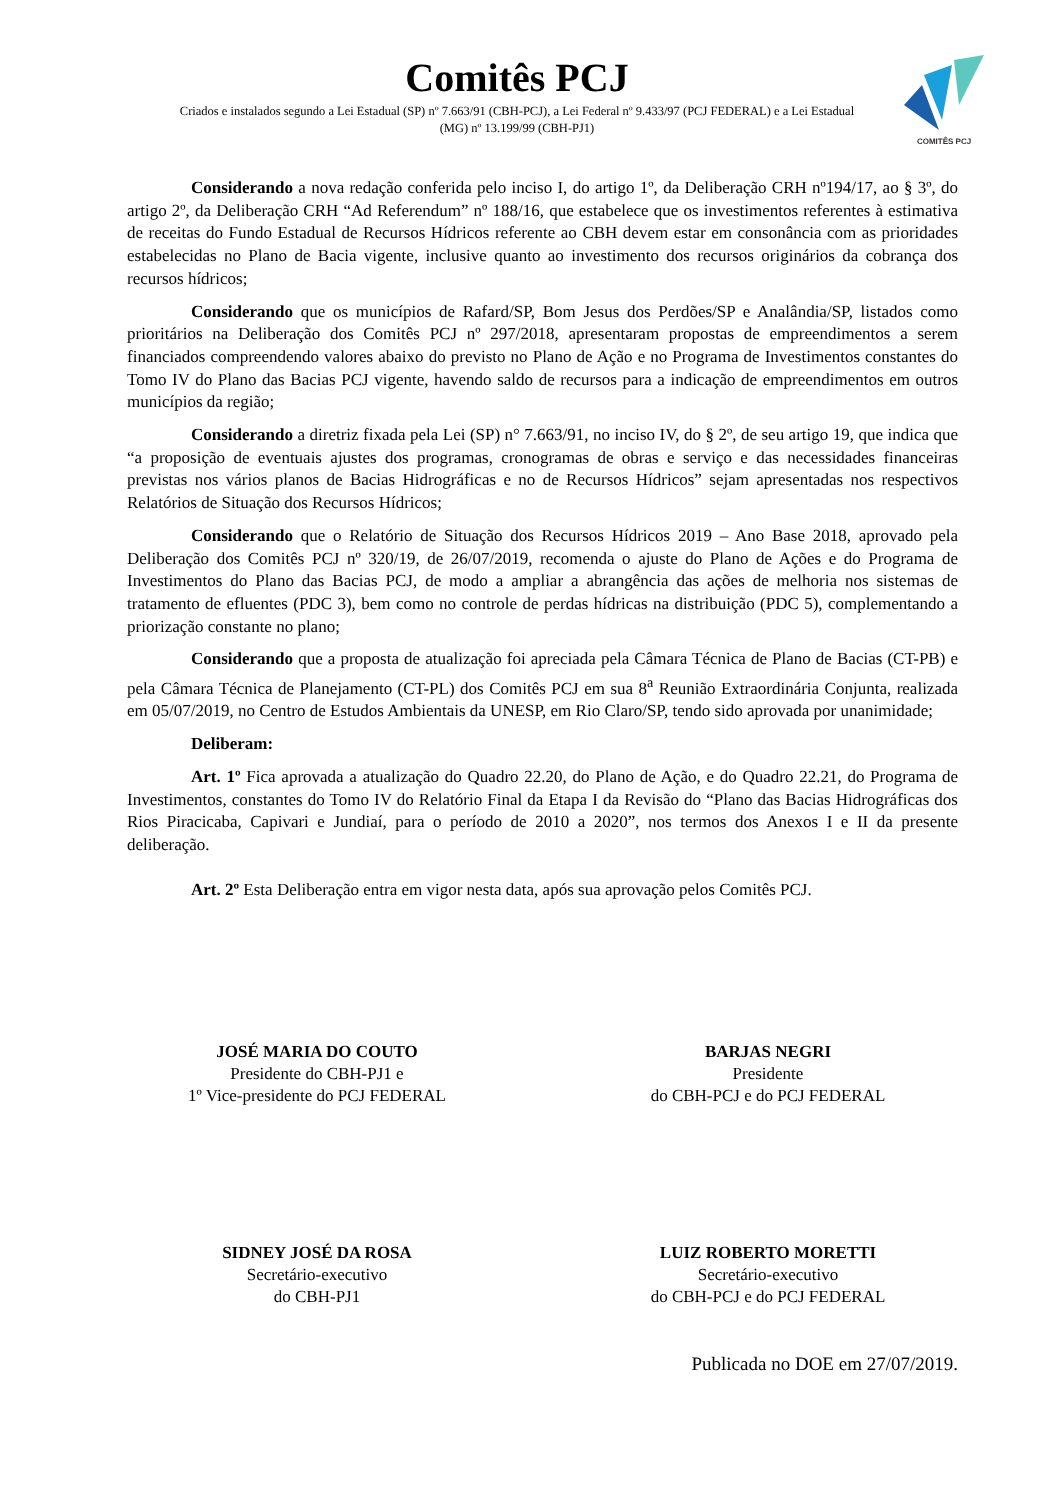COMITÊS PCJ
Comitês PCJ
Criados e instalados segundo a Lei Estadual (SP) nº 7.663/91 (CBH-PCJ), a Lei Federal nº 9.433/97 (PCJ FEDERAL) e a Lei Estadual (MG) nº 13.199/99 (CBH-PJ1)
Considerando a nova redação conferida pelo inciso I, do artigo 1º, da Deliberação CRH nº194/17, ao § 3º, do artigo 2º, da Deliberação CRH “Ad Referendum” nº 188/16, que estabelece que os investimentos referentes à estimativa de receitas do Fundo Estadual de Recursos Hídricos referente ao CBH devem estar em consonância com as prioridades estabelecidas no Plano de Bacia vigente, inclusive quanto ao investimento dos recursos originários da cobrança dos recursos hídricos;
Considerando que os municípios de Rafard/SP, Bom Jesus dos Perdões/SP e Analândia/SP, listados como prioritários na Deliberação dos Comitês PCJ nº 297/2018, apresentaram propostas de empreendimentos a serem financiados compreendendo valores abaixo do previsto no Plano de Ação e no Programa de Investimentos constantes do Tomo IV do Plano das Bacias PCJ vigente, havendo saldo de recursos para a indicação de empreendimentos em outros municípios da região;
Considerando a diretriz fixada pela Lei (SP) n° 7.663/91, no inciso IV, do § 2º, de seu artigo 19, que indica que “a proposição de eventuais ajustes dos programas, cronogramas de obras e serviço e das necessidades financeiras previstas nos vários planos de Bacias Hidrográficas e no de Recursos Hídricos” sejam apresentadas nos respectivos Relatórios de Situação dos Recursos Hídricos;
Considerando que o Relatório de Situação dos Recursos Hídricos 2019 – Ano Base 2018, aprovado pela Deliberação dos Comitês PCJ nº 320/19, de 26/07/2019, recomenda o ajuste do Plano de Ações e do Programa de Investimentos do Plano das Bacias PCJ, de modo a ampliar a abrangência das ações de melhoria nos sistemas de tratamento de efluentes (PDC 3), bem como no controle de perdas hídricas na distribuição (PDC 5), complementando a priorização constante no plano;
Considerando que a proposta de atualização foi apreciada pela Câmara Técnica de Plano de Bacias (CT-PB) e pela Câmara Técnica de Planejamento (CT-PL) dos Comitês PCJ em sua 8<sup>a</sup> Reunião Extraordinária Conjunta, realizada em 05/07/2019, no Centro de Estudos Ambientais da UNESP, em Rio Claro/SP, tendo sido aprovada por unanimidade;
Deliberam:
Art. 1º Fica aprovada a atualização do Quadro 22.20, do Plano de Ação, e do Quadro 22.21, do Programa de Investimentos, constantes do Tomo IV do Relatório Final da Etapa I da Revisão do “Plano das Bacias Hidrográficas dos Rios Piracicaba, Capivari e Jundiaí, para o período de 2010 a 2020”, nos termos dos Anexos I e II da presente deliberação.
Art. 2º Esta Deliberação entra em vigor nesta data, após sua aprovação pelos Comitês PCJ.
JOSÉ MARIA DO COUTO
Presidente do CBH-PJ1 e
1º Vice-presidente do PCJ FEDERAL
BARJAS NEGRI
Presidente
do CBH-PCJ e do PCJ FEDERAL
SIDNEY JOSÉ DA ROSA
Secretário-executivo
do CBH-PJ1
LUIZ ROBERTO MORETTI
Secretário-executivo
do CBH-PCJ e do PCJ FEDERAL
Publicada no DOE em 27/07/2019.